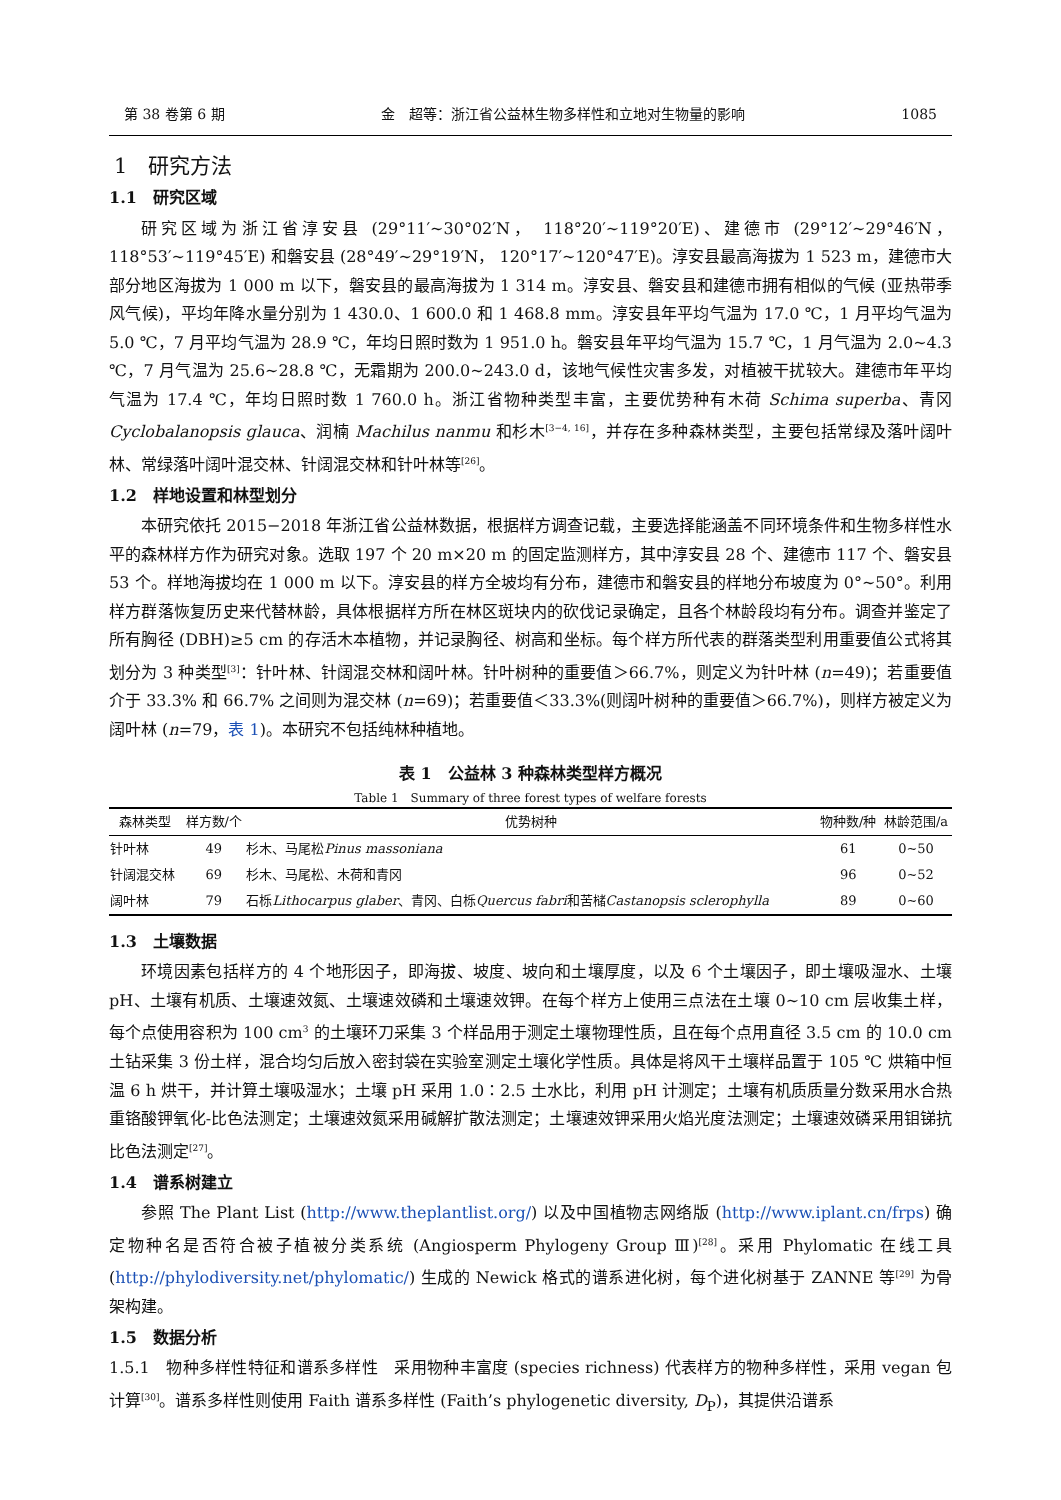第 38 卷第 6 期 金　超等：浙江省公益林生物多样性和立地对生物量的影响 1085
1　研究方法
1.1　研究区域
研究区域为浙江省淳安县 (29°11′~30°02′N， 118°20′~119°20′E)、建德市 (29°12′~29°46′N， 118°53′~119°45′E) 和磐安县 (28°49′~29°19′N， 120°17′~120°47′E)。淳安县最高海拔为 1 523 m，建德市大部分地区海拔为 1 000 m 以下，磐安县的最高海拔为 1 314 m。淳安县、磐安县和建德市拥有相似的气候 (亚热带季风气候)，平均年降水量分别为 1 430.0、1 600.0 和 1 468.8 mm。淳安县年平均气温为 17.0 ℃，1 月平均气温为 5.0 ℃，7 月平均气温为 28.9 ℃，年均日照时数为 1 951.0 h。磐安县年平均气温为 15.7 ℃，1 月气温为 2.0~4.3 ℃，7 月气温为 25.6~28.8 ℃，无霜期为 200.0~243.0 d，该地气候性灾害多发，对植被干扰较大。建德市年平均气温为 17.4 ℃，年均日照时数 1 760.0 h。浙江省物种类型丰富，主要优势种有木荷 Schima superba、青冈 Cyclobalanopsis glauca、润楠 Machilus nanmu 和杉木<sup>[3−4, 16]</sup>，并存在多种森林类型，主要包括常绿及落叶阔叶林、常绿落叶阔叶混交林、针阔混交林和针叶林等<sup>[26]</sup>。
1.2　样地设置和林型划分
本研究依托 2015−2018 年浙江省公益林数据，根据样方调查记载，主要选择能涵盖不同环境条件和生物多样性水平的森林样方作为研究对象。选取 197 个 20 m×20 m 的固定监测样方，其中淳安县 28 个、建德市 117 个、磐安县 53 个。样地海拔均在 1 000 m 以下。淳安县的样方全坡均有分布，建德市和磐安县的样地分布坡度为 0°~50°。利用样方群落恢复历史来代替林龄，具体根据样方所在林区斑块内的砍伐记录确定，且各个林龄段均有分布。调查并鉴定了所有胸径 (DBH)≥5 cm 的存活木本植物，并记录胸径、树高和坐标。每个样方所代表的群落类型利用重要值公式将其划分为 3 种类型<sup>[3]</sup>：针叶林、针阔混交林和阔叶林。针叶树种的重要值＞66.7%，则定义为针叶林 (n=49)；若重要值介于 33.3% 和 66.7% 之间则为混交林 (n=69)；若重要值＜33.3%(则阔叶树种的重要值＞66.7%)，则样方被定义为阔叶林 (n=79，表 1)。本研究不包括纯林种植地。
表 1　公益林 3 种森林类型样方概况
Table 1　Summary of three forest types of welfare forests
| 森林类型 | 样方数/个 | 优势树种 | 物种数/种 | 林龄范围/a |
| --- | --- | --- | --- | --- |
| 针叶林 | 49 | 杉木、马尾松 Pinus massoniana | 61 | 0~50 |
| 针阔混交林 | 69 | 杉木、马尾松、木荷和青冈 | 96 | 0~52 |
| 阔叶林 | 79 | 石栎 Lithocarpus glaber 、青冈、白栎 Quercus fabri 和苦槠 Castanopsis sclerophylla | 89 | 0~60 |
1.3　土壤数据
环境因素包括样方的 4 个地形因子，即海拔、坡度、坡向和土壤厚度，以及 6 个土壤因子，即土壤吸湿水、土壤 pH、土壤有机质、土壤速效氮、土壤速效磷和土壤速效钾。在每个样方上使用三点法在土壤 0~10 cm 层收集土样，每个点使用容积为 100 cm<sup>3</sup> 的土壤环刀采集 3 个样品用于测定土壤物理性质，且在每个点用直径 3.5 cm 的 10.0 cm 土钻采集 3 份土样，混合均匀后放入密封袋在实验室测定土壤化学性质。具体是将风干土壤样品置于 105 ℃ 烘箱中恒温 6 h 烘干，并计算土壤吸湿水；土壤 pH 采用 1.0∶2.5 土水比，利用 pH 计测定；土壤有机质质量分数采用水合热重铬酸钾氧化-比色法测定；土壤速效氮采用碱解扩散法测定；土壤速效钾采用火焰光度法测定；土壤速效磷采用钼锑抗比色法测定<sup>[27]</sup>。
1.4　谱系树建立
参照 The Plant List (http://www.theplantlist.org/) 以及中国植物志网络版 (http://www.iplant.cn/frps) 确定物种名是否符合被子植被分类系统 (Angiosperm Phylogeny Group Ⅲ)<sup>[28]</sup>。采用 Phylomatic 在线工具 (http://phylodiversity.net/phylomatic/) 生成的 Newick 格式的谱系进化树，每个进化树基于 ZANNE 等<sup>[29]</sup> 为骨架构建。
1.5　数据分析
1.5.1　物种多样性特征和谱系多样性　采用物种丰富度 (species richness) 代表样方的物种多样性，采用 vegan 包计算<sup>[30]</sup>。谱系多样性则使用 Faith 谱系多样性 (Faith’s phylogenetic diversity, D<sub>P</sub>)，其提供沿谱系